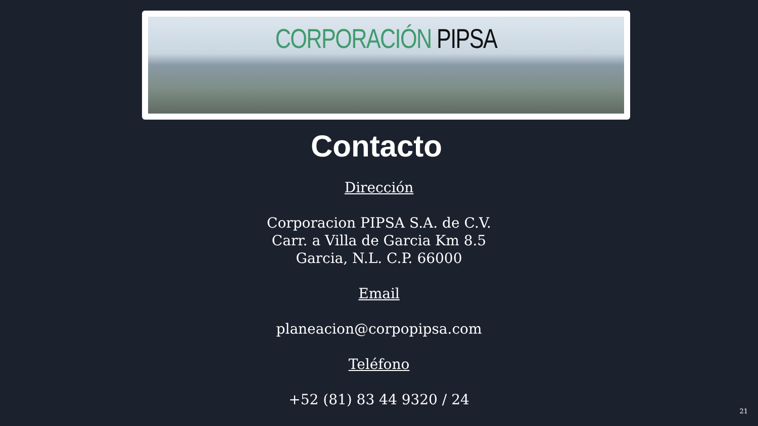CORPORACIÓN PIPSA
Contacto
Dirección
Corporacion PIPSA S.A. de C.V.
Carr. a Villa de Garcia Km 8.5
Garcia, N.L. C.P. 66000
Email
planeacion@corpopipsa.com
Teléfono
+52 (81) 83 44 9320 / 24
21